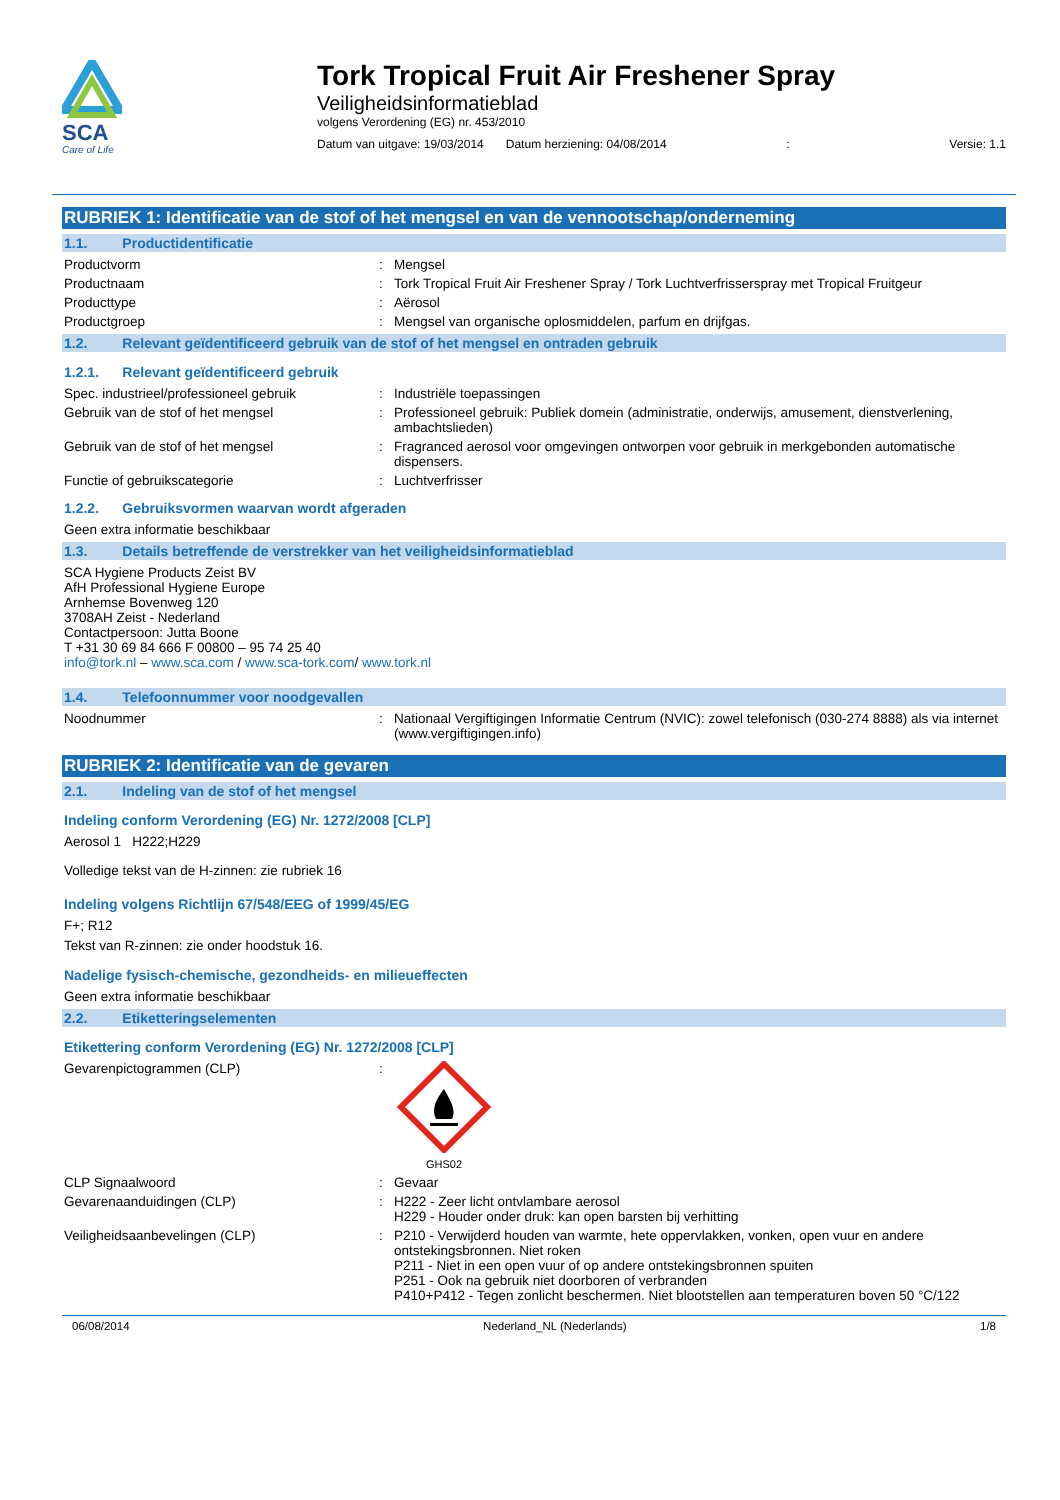SCA
Care of Life
Tork Tropical Fruit Air Freshener Spray
Veiligheidsinformatieblad
volgens Verordening (EG) nr. 453/2010
Datum van uitgave: 19/03/2014 Datum herziening: 04/08/2014: Versie: 1.1
RUBRIEK 1: Identificatie van de stof of het mengsel en van de vennootschap/onderneming
1.1. Productidentificatie
Productvorm: Mengsel
Productnaam: Tork Tropical Fruit Air Freshener Spray / Tork Luchtverfrisserspray met Tropical Fruitgeur
Producttype: Aërosol
Productgroep: Mengsel van organische oplosmiddelen, parfum en drijfgas.
1.2. Relevant geïdentificeerd gebruik van de stof of het mengsel en ontraden gebruik
1.2.1. Relevant geïdentificeerd gebruik
Spec. industrieel/professioneel gebruik: Industriële toepassingen
Gebruik van de stof of het mengsel: Professioneel gebruik: Publiek domein (administratie, onderwijs, amusement, dienstverlening, ambachtslieden)
Gebruik van de stof of het mengsel: Fragranced aerosol voor omgevingen ontworpen voor gebruik in merkgebonden automatische dispensers.
Functie of gebruikscategorie: Luchtverfrisser
1.2.2. Gebruiksvormen waarvan wordt afgeraden
Geen extra informatie beschikbaar
1.3. Details betreffende de verstrekker van het veiligheidsinformatieblad
SCA Hygiene Products Zeist BV
AfH Professional Hygiene Europe
Arnhemse Bovenweg 120
3708AH Zeist - Nederland
Contactpersoon: Jutta Boone
T +31 30 69 84 666 F 00800 – 95 74 25 40
info@tork.nl – www.sca.com / www.sca-tork.com/ www.tork.nl
1.4. Telefoonnummer voor noodgevallen
Noodnummer: Nationaal Vergiftigingen Informatie Centrum (NVIC): zowel telefonisch (030-274 8888) als via internet (www.vergiftigingen.info)
RUBRIEK 2: Identificatie van de gevaren
2.1. Indeling van de stof of het mengsel
Indeling conform Verordening (EG) Nr. 1272/2008 [CLP]
Aerosol 1 H222;H229
Volledige tekst van de H-zinnen: zie rubriek 16
Indeling volgens Richtlijn 67/548/EEG of 1999/45/EG
F+; R12
Tekst van R-zinnen: zie onder hoodstuk 16.
Nadelige fysisch-chemische, gezondheids- en milieueffecten
Geen extra informatie beschikbaar
2.2. Etiketteringselementen
Etikettering conform Verordening (EG) Nr. 1272/2008 [CLP]
Gevarenpictogrammen (CLP):
GHS02
CLP Signaalwoord: Gevaar
Gevarenaanduidingen (CLP): H222 - Zeer licht ontvlambare aerosol
H229 - Houder onder druk: kan open barsten bij verhitting
Veiligheidsaanbevelingen (CLP): P210 - Verwijderd houden van warmte, hete oppervlakken, vonken, open vuur en andere ontstekingsbronnen. Niet roken
P211 - Niet in een open vuur of op andere ontstekingsbronnen spuiten
P251 - Ook na gebruik niet doorboren of verbranden
P410+P412 - Tegen zonlicht beschermen. Niet blootstellen aan temperaturen boven 50 °C/122
06/08/2014 Nederland_NL (Nederlands) 1/8